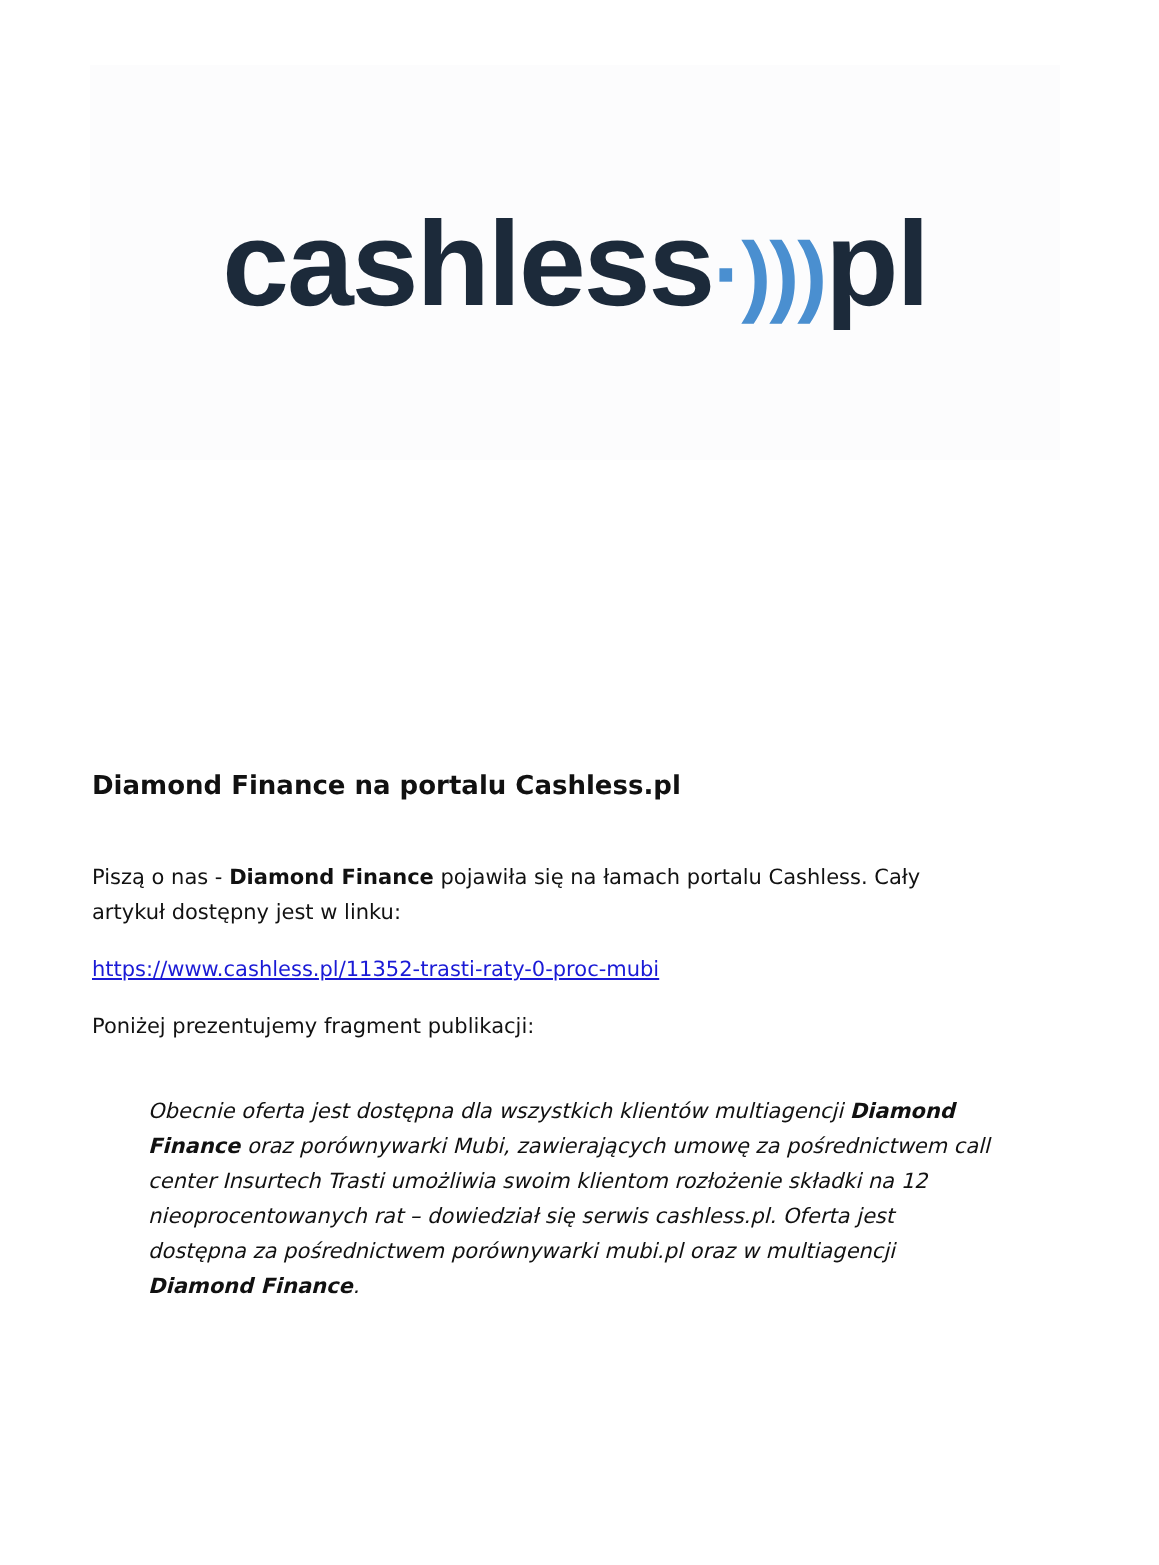cashless·))) pl
Diamond Finance na portalu Cashless.pl
Piszą o nas - Diamond Finance pojawiła się na łamach portalu Cashless. Cały artykuł dostępny jest w linku:
https://www.cashless.pl/11352-trasti-raty-0-proc-mubi
Poniżej prezentujemy fragment publikacji:
Obecnie oferta jest dostępna dla wszystkich klientów multiagencji Diamond Finance oraz porównywarki Mubi, zawierających umowę za pośrednictwem call center Insurtech Trasti umożliwia swoim klientom rozłożenie składki na 12 nieoprocentowanych rat – dowiedział się serwis cashless.pl. Oferta jest dostępna za pośrednictwem porównywarki mubi.pl oraz w multiagencji Diamond Finance.